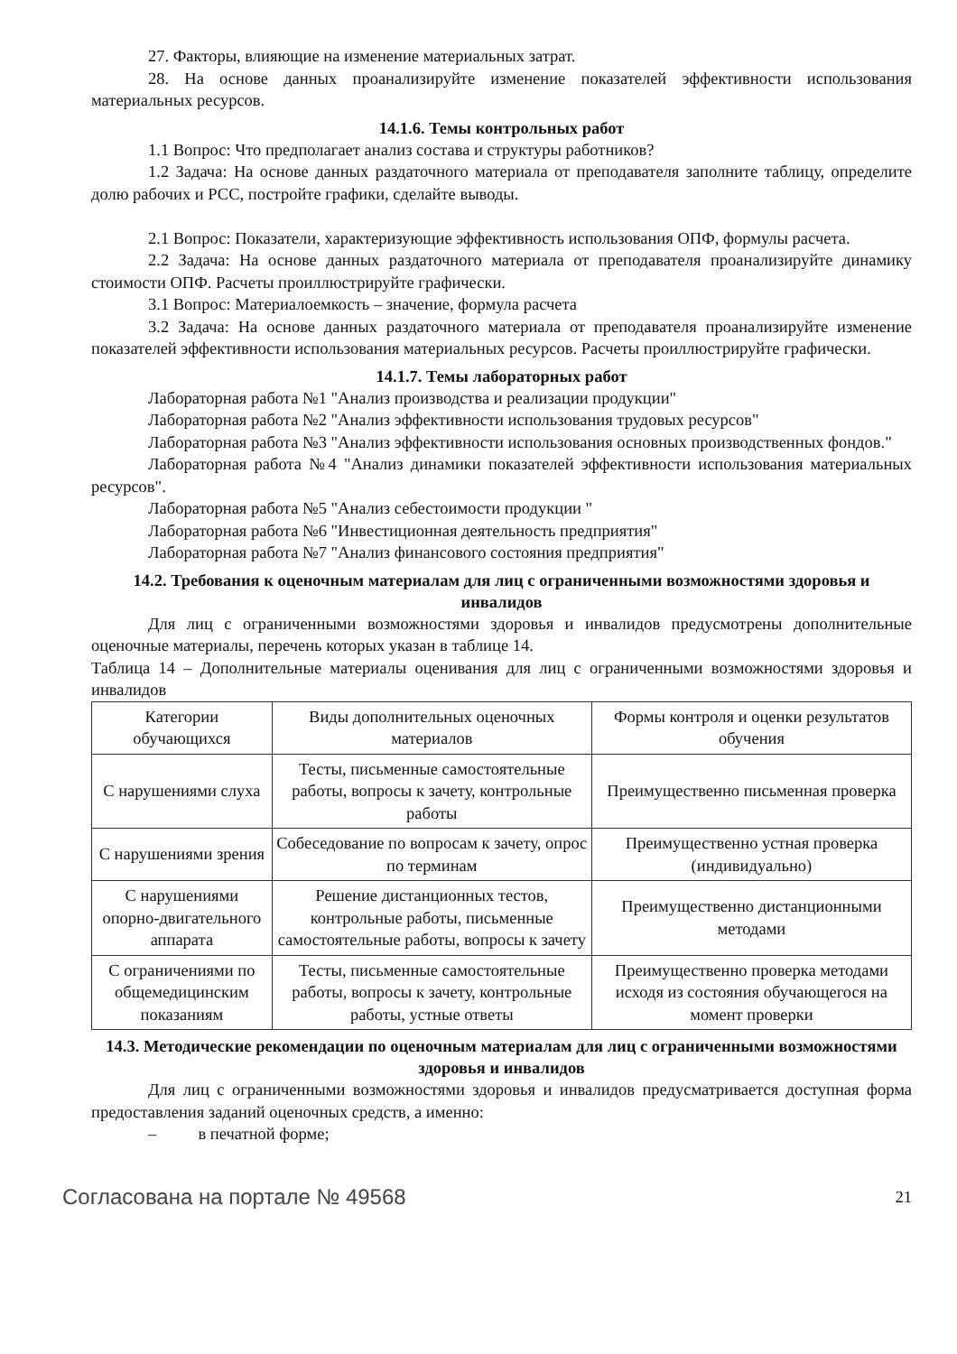27. Факторы, влияющие на изменение материальных затрат.
28. На основе данных проанализируйте изменение показателей эффективности использования материальных ресурсов.
14.1.6. Темы контрольных работ
1.1 Вопрос: Что предполагает анализ состава и структуры работников?
1.2 Задача: На основе данных раздаточного материала от преподавателя заполните таблицу, определите долю рабочих и РСС, постройте графики, сделайте выводы.
2.1 Вопрос: Показатели, характеризующие эффективность использования ОПФ, формулы расчета.
2.2 Задача: На основе данных раздаточного материала от преподавателя проанализируйте динамику стоимости ОПФ. Расчеты проиллюстрируйте графически.
3.1 Вопрос: Материалоемкость – значение, формула расчета
3.2 Задача: На основе данных раздаточного материала от преподавателя проанализируйте изменение показателей эффективности использования материальных ресурсов. Расчеты проиллюстрируйте графически.
14.1.7. Темы лабораторных работ
Лабораторная работа №1 "Анализ производства и реализации продукции"
Лабораторная работа №2 "Анализ эффективности использования трудовых ресурсов"
Лабораторная работа №3 "Анализ эффективности использования основных производственных фондов."
Лабораторная работа №4 "Анализ динамики показателей эффективности использования материальных ресурсов".
Лабораторная работа №5 "Анализ себестоимости продукции "
Лабораторная работа №6 "Инвестиционная деятельность предприятия"
Лабораторная работа №7 "Анализ финансового состояния предприятия"
14.2. Требования к оценочным материалам для лиц с ограниченными возможностями здоровья и инвалидов
Для лиц с ограниченными возможностями здоровья и инвалидов предусмотрены дополнительные оценочные материалы, перечень которых указан в таблице 14.
Таблица 14 – Дополнительные материалы оценивания для лиц с ограниченными возможностями здоровья и инвалидов
| Категории обучающихся | Виды дополнительных оценочных материалов | Формы контроля и оценки результатов обучения |
| С нарушениями слуха | Тесты, письменные самостоятельные работы, вопросы к зачету, контрольные работы | Преимущественно письменная проверка |
| С нарушениями зрения | Собеседование по вопросам к зачету, опрос по терминам | Преимущественно устная проверка (индивидуально) |
| С нарушениями опорно-двигательного аппарата | Решение дистанционных тестов, контрольные работы, письменные самостоятельные работы, вопросы к зачету | Преимущественно дистанционными методами |
| С ограничениями по общемедицинским показаниям | Тесты, письменные самостоятельные работы, вопросы к зачету, контрольные работы, устные ответы | Преимущественно проверка методами исходя из состояния обучающегося на момент проверки |
14.3. Методические рекомендации по оценочным материалам для лиц с ограниченными возможностями здоровья и инвалидов
Для лиц с ограниченными возможностями здоровья и инвалидов предусматривается доступная форма предоставления заданий оценочных средств, а именно:
– в печатной форме;
Согласована на портале № 49568 21